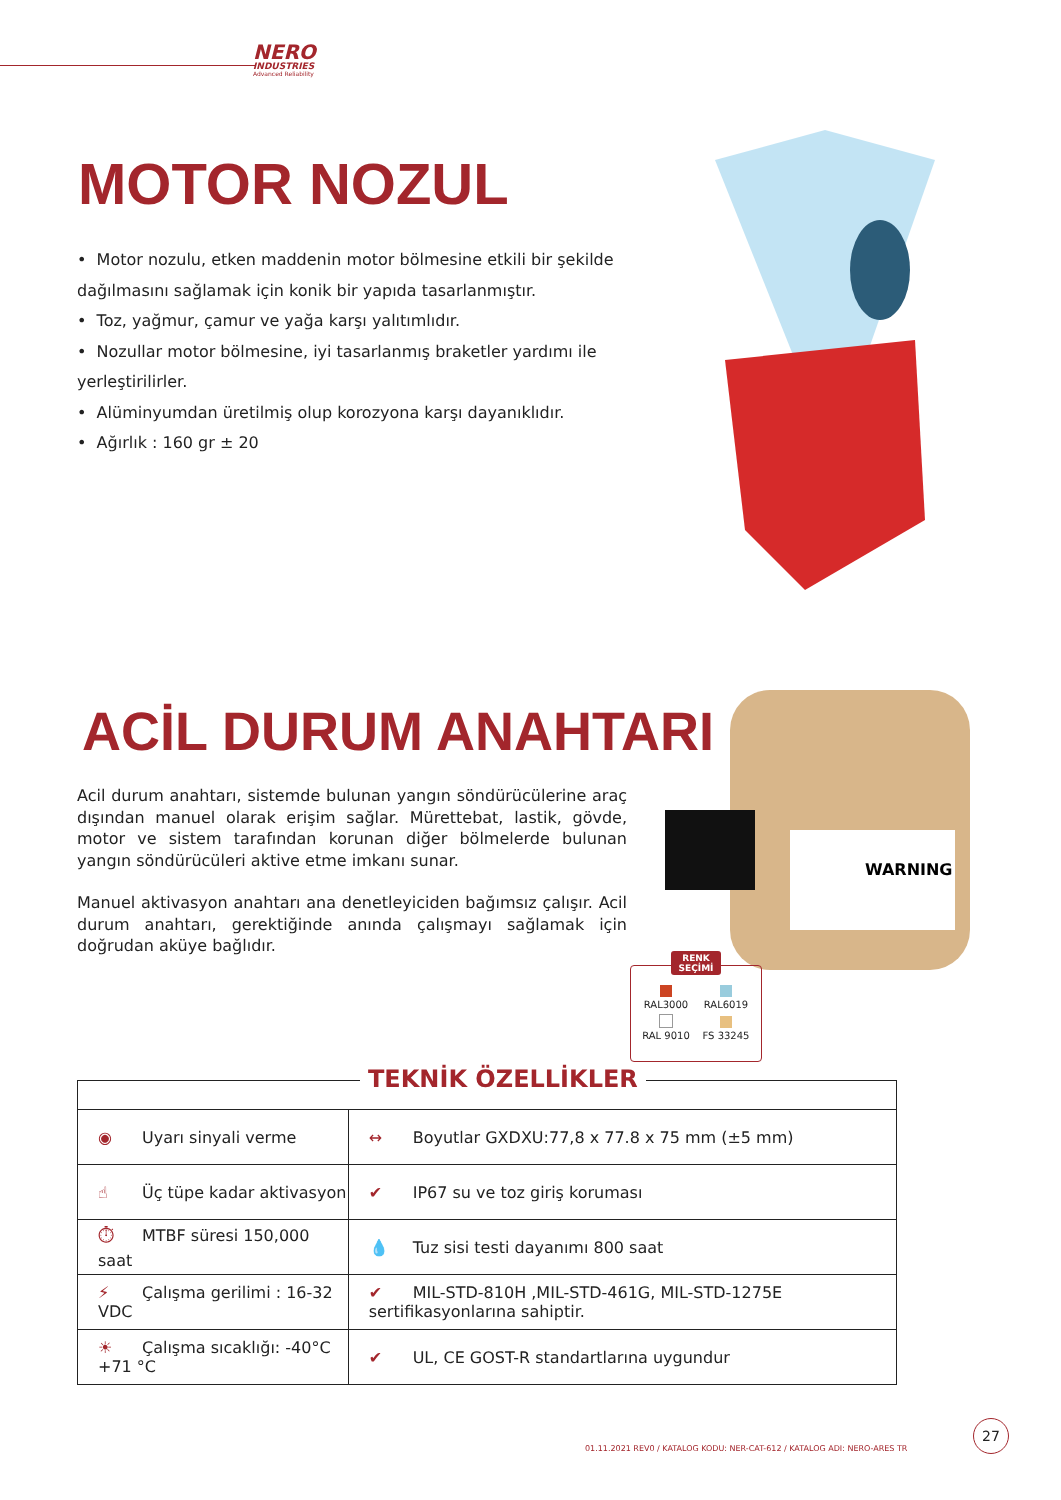NERO
INDUSTRIES
Advanced Reliability
MOTOR NOZUL
• Motor nozulu, etken maddenin motor bölmesine etkili bir şekilde dağılmasını sağlamak için konik bir yapıda tasarlanmıştır.
• Toz, yağmur, çamur ve yağa karşı yalıtımlıdır.
• Nozullar motor bölmesine, iyi tasarlanmış braketler yardımı ile yerleştirilirler.
• Alüminyumdan üretilmiş olup korozyona karşı dayanıklıdır.
• Ağırlık : 160 gr ± 20
ACİL DURUM ANAHTARI
Acil durum anahtarı, sistemde bulunan yangın söndürücülerine araç dışından manuel olarak erişim sağlar. Mürettebat, lastik, gövde, motor ve sistem tarafından korunan diğer bölmelerde bulunan yangın söndürücüleri aktive etme imkanı sunar.
Manuel aktivasyon anahtarı ana denetleyiciden bağımsız çalışır. Acil durum anahtarı, gerektiğinde anında çalışmayı sağlamak için doğrudan aküye bağlıdır.
WARNING
RENK SEÇİMİ
RAL3000
RAL6019
RAL 9010
FS 33245
TEKNİK ÖZELLİKLER
| ◉ Uyarı sinyali verme | ↔ Boyutlar GXDXU:77,8 x 77.8 x 75 mm (±5 mm) |
| ☝ Üç tüpe kadar aktivasyon | ✔ IP67 su ve toz giriş koruması |
| ⏱ MTBF süresi 150,000 saat | 💧 Tuz sisi testi dayanımı 800 saat |
| ⚡ Çalışma gerilimi : 16-32 VDC | ✔ MIL-STD-810H ,MIL-STD-461G, MIL-STD-1275E sertifikasyonlarına sahiptir. |
| ☀ Çalışma sıcaklığı: -40°C +71 °C | ✔ UL, CE GOST-R standartlarına uygundur |
01.11.2021 REV0 / KATALOG KODU: NER-CAT-612 / KATALOG ADI: NERO-ARES TR
27